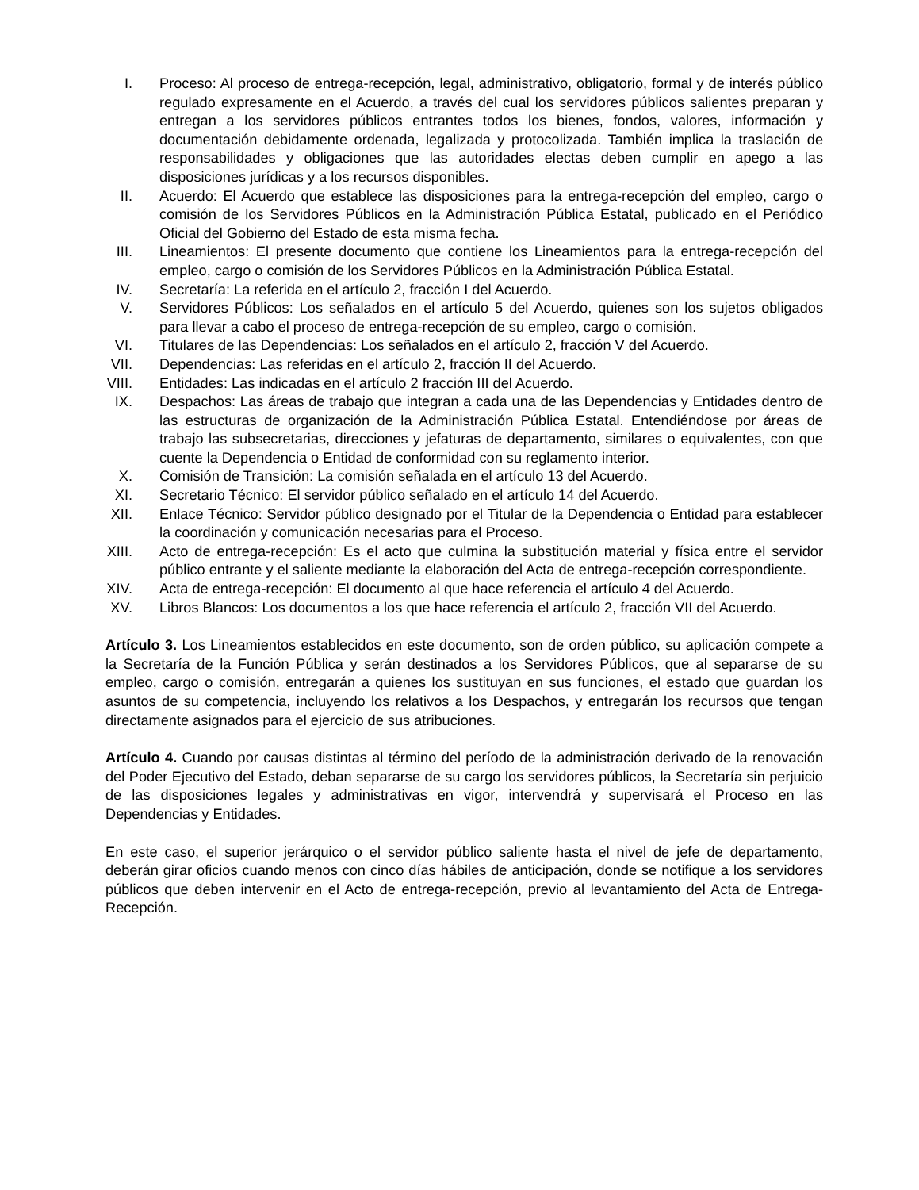I. Proceso: Al proceso de entrega-recepción, legal, administrativo, obligatorio, formal y de interés público regulado expresamente en el Acuerdo, a través del cual los servidores públicos salientes preparan y entregan a los servidores públicos entrantes todos los bienes, fondos, valores, información y documentación debidamente ordenada, legalizada y protocolizada. También implica la traslación de responsabilidades y obligaciones que las autoridades electas deben cumplir en apego a las disposiciones jurídicas y a los recursos disponibles.
II. Acuerdo: El Acuerdo que establece las disposiciones para la entrega-recepción del empleo, cargo o comisión de los Servidores Públicos en la Administración Pública Estatal, publicado en el Periódico Oficial del Gobierno del Estado de esta misma fecha.
III. Lineamientos: El presente documento que contiene los Lineamientos para la entrega-recepción del empleo, cargo o comisión de los Servidores Públicos en la Administración Pública Estatal.
IV. Secretaría: La referida en el artículo 2, fracción I del Acuerdo.
V. Servidores Públicos: Los señalados en el artículo 5 del Acuerdo, quienes son los sujetos obligados para llevar a cabo el proceso de entrega-recepción de su empleo, cargo o comisión.
VI. Titulares de las Dependencias: Los señalados en el artículo 2, fracción V del Acuerdo.
VII. Dependencias: Las referidas en el artículo 2, fracción II del Acuerdo.
VIII. Entidades: Las indicadas en el artículo 2 fracción III del Acuerdo.
IX. Despachos: Las áreas de trabajo que integran a cada una de las Dependencias y Entidades dentro de las estructuras de organización de la Administración Pública Estatal. Entendiéndose por áreas de trabajo las subsecretarias, direcciones y jefaturas de departamento, similares o equivalentes, con que cuente la Dependencia o Entidad de conformidad con su reglamento interior.
X. Comisión de Transición: La comisión señalada en el artículo 13 del Acuerdo.
XI. Secretario Técnico: El servidor público señalado en el artículo 14 del Acuerdo.
XII. Enlace Técnico: Servidor público designado por el Titular de la Dependencia o Entidad para establecer la coordinación y comunicación necesarias para el Proceso.
XIII. Acto de entrega-recepción: Es el acto que culmina la substitución material y física entre el servidor público entrante y el saliente mediante la elaboración del Acta de entrega-recepción correspondiente.
XIV. Acta de entrega-recepción: El documento al que hace referencia el artículo 4 del Acuerdo.
XV. Libros Blancos: Los documentos a los que hace referencia el artículo 2, fracción VII del Acuerdo.
Artículo 3. Los Lineamientos establecidos en este documento, son de orden público, su aplicación compete a la Secretaría de la Función Pública y serán destinados a los Servidores Públicos, que al separarse de su empleo, cargo o comisión, entregarán a quienes los sustituyan en sus funciones, el estado que guardan los asuntos de su competencia, incluyendo los relativos a los Despachos, y entregarán los recursos que tengan directamente asignados para el ejercicio de sus atribuciones.
Artículo 4. Cuando por causas distintas al término del período de la administración derivado de la renovación del Poder Ejecutivo del Estado, deban separarse de su cargo los servidores públicos, la Secretaría sin perjuicio de las disposiciones legales y administrativas en vigor, intervendrá y supervisará el Proceso en las Dependencias y Entidades.
En este caso, el superior jerárquico o el servidor público saliente hasta el nivel de jefe de departamento, deberán girar oficios cuando menos con cinco días hábiles de anticipación, donde se notifique a los servidores públicos que deben intervenir en el Acto de entrega-recepción, previo al levantamiento del Acta de Entrega-Recepción.